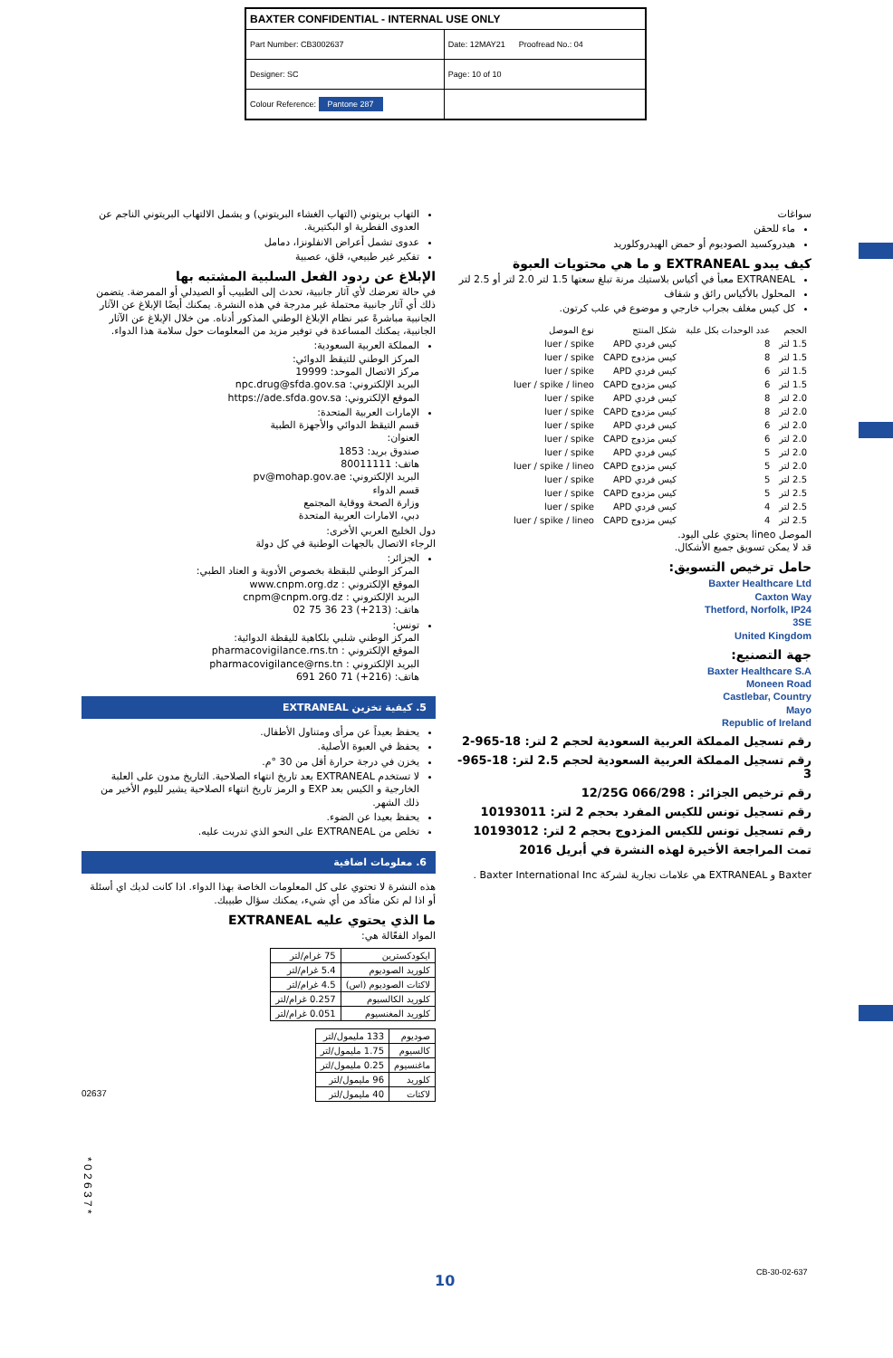| BAXTER CONFIDENTIAL - INTERNAL USE ONLY | |
| Part Number: CB3002637 | Date: 12MAY21 Proofread No.: 04 |
| Designer: SC | Page: 10 of 10 |
| Colour Reference: Pantone 287 | |
التهاب بريتوني (التهاب الغشاء البريتوني) و يشمل الالتهاب البريتوني الناجم عن العدوى الفطرية او البكتيرية.
عدوى تشمل أعراض الانفلونزا، دمامل
تفكير غير طبيعي، قلق، عصبية
الإبلاغ عن ردود الفعل السلبية المشتبه بها
في حالة تعرضك لأي آثار جانبية، تحدث إلى الطبيب أو الصيدلي أو الممرضة. يتضمن ذلك أي آثار جانبية محتملة غير مدرجة في هذه النشرة. يمكنك أيضًا الإبلاغ عن الآثار الجانبية مباشرةً عبر نظام الإبلاغ الوطني المذكور أدناه. من خلال الإبلاغ عن الآثار الجانبية، يمكنك المساعدة في توفير مزيد من المعلومات حول سلامة هذا الدواء.
المملكة العربية السعودية:
المركز الوطني للتيقظ الدوائي:
مركز الاتصال الموحد: 19999
البريد الإلكتروني: npc.drug@sfda.gov.sa
الموقع الإلكتروني: https://ade.sfda.gov.sa
الإمارات العربية المتحدة:
قسم التيقظ الدوائي والأجهزة الطبية
العنوان:
صندوق بريد: 1853
هاتف: 80011111
البريد الإلكتروني: pv@mohap.gov.ae
قسم الدواء
وزارة الصحة ووقاية المجتمع
دبي، الامارات العربية المتحدة
دول الخليج العربي الأخرى:
الرجاء الاتصال بالجهات الوطنية في كل دولة
الجزائر:
المركز الوطني للبقظة بخصوص الأدوية و العتاد الطبي:
الموقع الإلكتروني : www.cnpm.org.dz
البريد الإلكتروني : cnpm@cnpm.org.dz
هاتف: (213+) 23 36 75 02
تونس:
المركز الوطني شلبي بلكاهية لليقظة الدوائية:
الموقع الإلكتروني : pharmacovigilance.rns.tn
البريد الإلكتروني : pharmacovigilance@rns.tn
هاتف: (216+) 71 260 691
5. كيفية تخزين EXTRANEAL
يحفظ بعيداً عن مرأى ومتناول الأطفال.
يحفظ في العبوة الأصلية.
يخزن في درجة حرارة أقل من 30 °م.
لا تستخدم EXTRANEAL بعد تاريخ انتهاء الصلاحية. التاريخ مدون على العلبة الخارجية و الكيس بعد EXP و الرمز تاريخ انتهاء الصلاحية يشير لليوم الأخير من ذلك الشهر.
يحفظ بعيدا عن الضوء.
تخلص من EXTRANEAL على النحو الذي تدربت عليه.
6. معلومات اضافية
هذه النشرة لا تحتوي على كل المعلومات الخاصة بهذا الدواء. اذا كانت لديك اي أسئلة أو اذا لم تكن متأكد من أي شيء، يمكنك سؤال طبيبك.
ما الذي يحتوي عليه EXTRANEAL
المواد الفعّالة هي:
| ايكودكسترين | 75 غرام/لتر |
| كلوريد الصوديوم | 5.4 غرام/لتر |
| لاكتات الصوديوم (اس) | 4.5 غرام/لتر |
| كلوريد الكالسيوم | 0.257 غرام/لتر |
| كلوريد المغنسيوم | 0.051 غرام/لتر |
| صوديوم | 133 مليمول/لتر |
| كالسيوم | 1.75 مليمول/لتر |
| ماغنسيوم | 0.25 مليمول/لتر |
| كلوريد | 96 مليمول/لتر |
| لاكتات | 40 مليمول/لتر |
سواغات
ماء للحقن
هيدروكسيد الصوديوم أو حمض الهيدروكلوريد
كيف يبدو EXTRANEAL و ما هي محتويات العبوة
EXTRANEAL معبأ في أكياس بلاستيك مرنة تبلغ سعتها 1.5 لتر 2.0 لتر أو 2.5 لتر
المحلول بالأكياس رائق و شفاف
كل كيس مغلف بجراب خارجي و موضوع في علب كرتون.
| الحجم | عدد الوحدات بكل علبة | شكل المنتج | نوع الموصل |
| --- | --- | --- | --- |
| 1.5 لتر | 8 | كيس فردي APD | luer / spike |
| 1.5 لتر | 8 | كيس مزدوج CAPD | luer / spike |
| 1.5 لتر | 6 | كيس فردي APD | luer / spike |
| 1.5 لتر | 6 | كيس مزدوج CAPD | luer / spike / lineo |
| 2.0 لتر | 8 | كيس فردي APD | luer / spike |
| 2.0 لتر | 8 | كيس مزدوج CAPD | luer / spike |
| 2.0 لتر | 6 | كيس فردي APD | luer / spike |
| 2.0 لتر | 6 | كيس مزدوج CAPD | luer / spike |
| 2.0 لتر | 5 | كيس فردي APD | luer / spike |
| 2.0 لتر | 5 | كيس مزدوج CAPD | luer / spike / lineo |
| 2.5 لتر | 5 | كيس فردي APD | luer / spike |
| 2.5 لتر | 5 | كيس مزدوج CAPD | luer / spike |
| 2.5 لتر | 4 | كيس فردي APD | luer / spike |
| 2.5 لتر | 4 | كيس مزدوج CAPD | luer / spike / lineo |
الموصل lineo يحتوي على اليود.
قد لا يمكن تسويق جميع الأشكال.
حامل ترخيص التسويق:
Baxter Healthcare Ltd
Caxton Way
Thetford, Norfolk, IP24
3SE
United Kingdom
جهة التصنيع:
Baxter Healthcare S.A
Moneen Road
Castlebar, Country
Mayo
Republic of Ireland
رقم تسجيل المملكة العربية السعودية لحجم 2 لتر: 18-965-2
رقم تسجيل المملكة العربية السعودية لحجم 2.5 لتر: 18-965-3
رقم ترخيص الجزائر : 12/25G 066/298
رقم تسجيل تونس للكيس المفرد بحجم 2 لتر: 10193011
رقم تسجيل تونس للكيس المزدوج بحجم 2 لتر: 10193012
تمت المراجعة الأخيرة لهذه النشرة في أبريل 2016
Baxter و EXTRANEAL هي علامات تجارية لشركة Baxter International Inc .
02637
* 0 2 6 3 7 *
10 CB-30-02-637